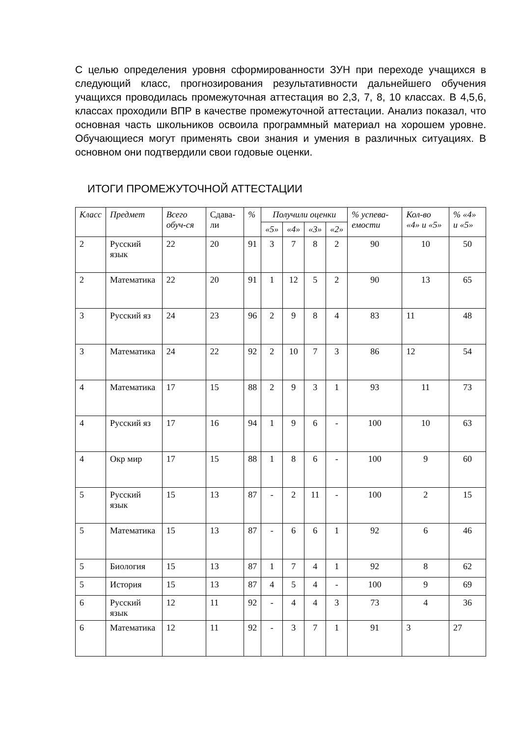С целью определения уровня сформированности ЗУН при переходе учащихся в следующий класс, прогнозирования результативности дальнейшего обучения учащихся проводилась промежуточная аттестация во 2,3, 7, 8, 10 классах. В 4,5,6, классах проходили ВПР в качестве промежуточной аттестации. Анализ показал, что основная часть школьников освоила программный материал на хорошем уровне. Обучающиеся могут применять свои знания и умения в различных ситуациях. В основном они подтвердили свои годовые оценки.
ИТОГИ ПРОМЕЖУТОЧНОЙ АТТЕСТАЦИИ
| Класс | Предмет | Всего обуч-ся | Сдава-ли | % | Получили оценки | | | | % успева-емости | Кол-во «4» и «5» | % «4» и «5» |
| --- | --- | --- | --- | --- | --- | --- | --- | --- | --- | --- | --- |
| | | | | | «5» | «4» | «3» | «2» | | | |
| 2 | Русский язык | 22 | 20 | 91 | 3 | 7 | 8 | 2 | 90 | 10 | 50 |
| 2 | Математика | 22 | 20 | 91 | 1 | 12 | 5 | 2 | 90 | 13 | 65 |
| 3 | Русский яз | 24 | 23 | 96 | 2 | 9 | 8 | 4 | 83 | 11 | 48 |
| 3 | Математика | 24 | 22 | 92 | 2 | 10 | 7 | 3 | 86 | 12 | 54 |
| 4 | Математика | 17 | 15 | 88 | 2 | 9 | 3 | 1 | 93 | 11 | 73 |
| 4 | Русский яз | 17 | 16 | 94 | 1 | 9 | 6 | - | 100 | 10 | 63 |
| 4 | Окр мир | 17 | 15 | 88 | 1 | 8 | 6 | - | 100 | 9 | 60 |
| 5 | Русский язык | 15 | 13 | 87 | - | 2 | 11 | - | 100 | 2 | 15 |
| 5 | Математика | 15 | 13 | 87 | - | 6 | 6 | 1 | 92 | 6 | 46 |
| 5 | Биология | 15 | 13 | 87 | 1 | 7 | 4 | 1 | 92 | 8 | 62 |
| 5 | История | 15 | 13 | 87 | 4 | 5 | 4 | - | 100 | 9 | 69 |
| 6 | Русский язык | 12 | 11 | 92 | - | 4 | 4 | 3 | 73 | 4 | 36 |
| 6 | Математика | 12 | 11 | 92 | - | 3 | 7 | 1 | 91 | 3 | 27 |